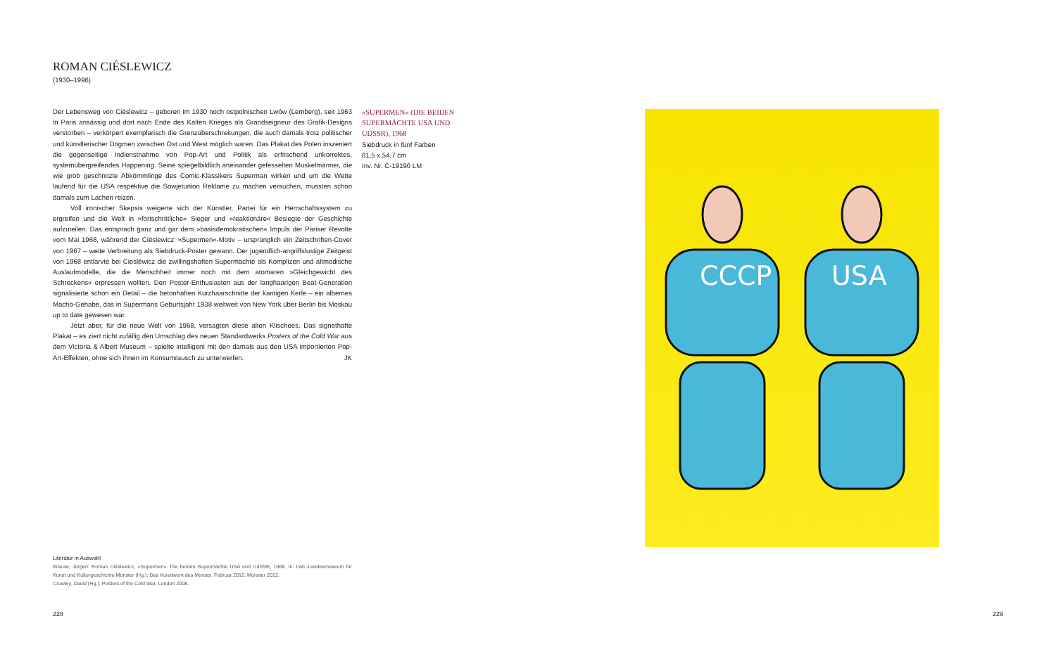ROMAN CIÉSLEWICZ
(1930–1996)
Der Lebensweg von Ciéslewicz – geboren im 1930 noch ostpolnischen Lwów (Lemberg), seit 1963 in Paris ansässig und dort nach Ende des Kalten Krieges als Grandseigneur des Grafik-Designs verstorben – verkörpert exemplarisch die Grenzüberschreitungen, die auch damals trotz politischer und künstlerischer Dogmen zwischen Ost und West möglich waren. Das Plakat des Polen inszeniert die gegenseitige Indienstnahme von Pop-Art und Politik als erfrischend unkorrektes, systemübergreifendes Happening. Seine spiegelbildlich aneinander gefesselten Muskelmänner, die wie grob geschnitzte Abkömmlinge des Comic-Klassikers Superman wirken und um die Wette laufend für die USA respektive die Sowjetunion Reklame zu machen versuchen, mussten schon damals zum Lachen reizen.
Voll ironischer Skepsis weigerte sich der Künstler, Partei für ein Herrschaftssystem zu ergreifen und die Welt in »fortschrittliche« Sieger und »reaktionäre« Besiegte der Geschichte aufzuteilen. Das entsprach ganz und gar dem »basisdemokratischen« Impuls der Pariser Revolte vom Mai 1968, während der Ciéslewicz’ »Supermen«-Motiv – ursprünglich ein Zeitschriften-Cover von 1967 – weite Verbreitung als Siebdruck-Poster gewann. Der jugendlich-angriffslustige Zeitgeist von 1968 entlarvte bei Ciesléwicz die zwillingshaften Supermächte als Komplizen und altmodische Auslaufmodelle, die die Menschheit immer noch mit dem atomaren »Gleichgewicht des Schreckens« erpressen wollten. Den Poster-Enthusiasten aus der langhaarigen Beat-Generation signalisierte schon ein Detail – die betonhaften Kurzhaarschnitte der kantigen Kerle – ein albernes Macho-Gehabe, das in Supermans Geburtsjahr 1938 weltweit von New York über Berlin bis Moskau up to date gewesen war.
Jetzt aber, für die neue Welt von 1968, versagten diese alten Klischees. Das signethafte Plakat – es ziert nicht zufällig den Umschlag des neuen Standardwerks Posters of the Cold War aus dem Victoria & Albert Museum – spielte intelligent mit den damals aus den USA importierten Pop-Art-Effekten, ohne sich ihnen im Konsumrausch zu unterwerfen. JK
»SUPERMEN« (DIE BEIDEN SUPERMÄCHTE USA UND UDSSR), 1968
Siebdruck in fünf Farben
81,5 x 54,7 cm
Inv. Nr. C-19190 LM
CCCP
USA
Literatur in Auswahl
Krause, Jürgen: Roman Ciéslewicz, »Supermen«. Die beiden Supermächte USA und UdSSR, 1968. In: LWL-Landesmuseum für Kunst und Kulturgeschichte Münster (Hg.): Das Kunstwerk des Monats. Februar 2012. Münster 2012.
Crowley, David (Hg.): Posters of the Cold War, London 2008.
228 229